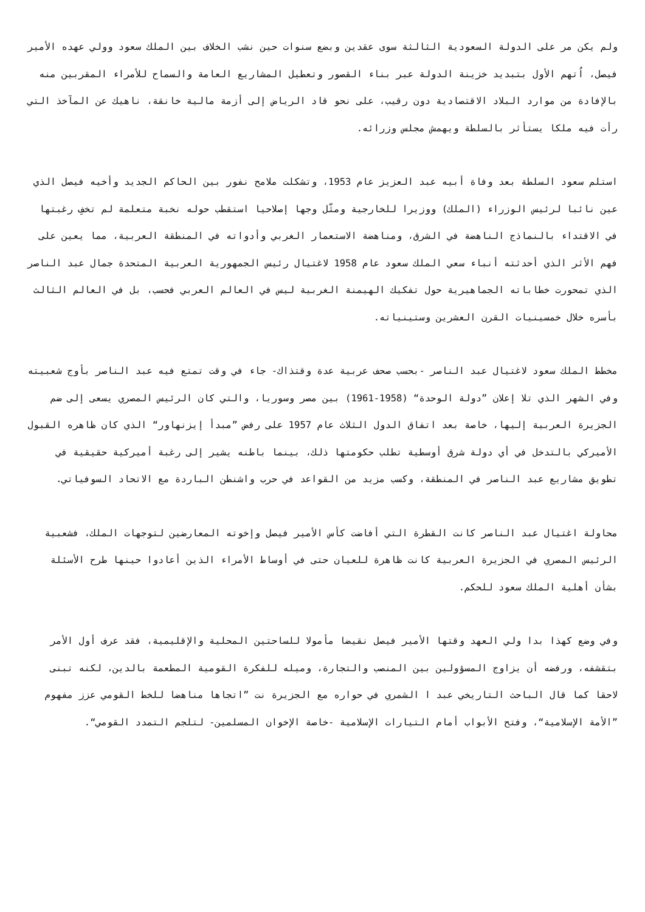ولم يكن مر على الدولة السعودية الثالثة سوى عقدين وبضع سنوات حين نشب الخلاف بين الملك سعود وولي عهده الأمير فيصل، اُتهم الأول بتبديد خزينة الدولة عبر بناء القصور وتعطيل المشاريع العامة والسماح للأمراء المقربين منه بالإفادة من موارد البلاد الاقتصادية دون رقيب، على نحو قاد الرياض إلى أزمة مالية خانقة، ناهيك عن المآخذ التي رأت فيه ملكا يستأثر بالسلطة ويهمش مجلس وزرائه.
استلم سعود السلطة بعد وفاة أبيه عبد العزيز عام 1953، وتشكلت ملامح نفور بين الحاكم الجديد وأخيه فيصل الذي عين نائبا لرئيس الوزراء (الملك) ووزيرا للخارجية ومثّل وجها إصلاحيا استقطب حوله نخبة متعلمة لم تخفِ رغبتها في الاقتداء بالنماذج الناهضة في الشرق، ومناهضة الاستعمار الغربي وأدواته في المنطقة العربية، مما يعين على فهم الأثر الذي أحدثته أنباء سعي الملك سعود عام 1958 لاغتيال رئيس الجمهورية العربية المتحدة جمال عبد الناصر الذي تمحورت خطاباته الجماهيرية حول تفكيك الهيمنة الغربية ليس في العالم العربي فحسب، بل في العالم الثالث بأسره خلال خمسينيات القرن العشرين وستينياته.
مخطط الملك سعود لاغتيال عبد الناصر -بحسب صحف عربية عدة وقتذاك- جاء في وقت تمتع فيه عبد الناصر بأوج شعبيته وفي الشهر الذي تلا إعلان ”دولة الوحدة“ (1958-1961) بين مصر وسوريا، والتي كان الرئيس المصري يسعى إلى ضم الجزيرة العربية إليها، خاصة بعد اتفاق الدول الثلاث عام 1957 على رفض ”مبدأ إيزنهاور“ الذي كان ظاهره القبول الأميركي بالتدخل في أي دولة شرق أوسطية تطلب حكومتها ذلك، بينما باطنه يشير إلى رغبة أميركية حقيقية في تطويق مشاريع عبد الناصر في المنطقة، وكسب مزيد من القواعد في حرب واشنطن الباردة مع الاتحاد السوفياتي.
محاولة اغتيال عبد الناصر كانت القطرة التي أفاضت كأس الأمير فيصل وإخوته المعارضين لتوجهات الملك، فشعبية الرئيس المصري في الجزيرة العربية كانت ظاهرة للعيان حتى في أوساط الأمراء الذين أعادوا حينها طرح الأسئلة بشأن أهلية الملك سعود للحكم.
وفي وضع كهذا بدا ولي العهد وقتها الأمير فيصل نقيضا مأمولا للساحتين المحلية والإقليمية، فقد عرف أول الأمر بتقشفه، ورفضه أن يزاوج المسؤولين بين المنصب والتجارة، وميله للفكرة القومية المطعمة بالدين، لكنه تبنى لاحقا كما قال الباحث التاريخي عبد ا الشمري في حواره مع الجزيرة نت ”اتجاها مناهضا للخط القومي عزز مفهوم ”الأمة الإسلامية“، وفتح الأبواب أمام التيارات الإسلامية -خاصة الإخوان المسلمين- لتلجم التمدد القومي“.